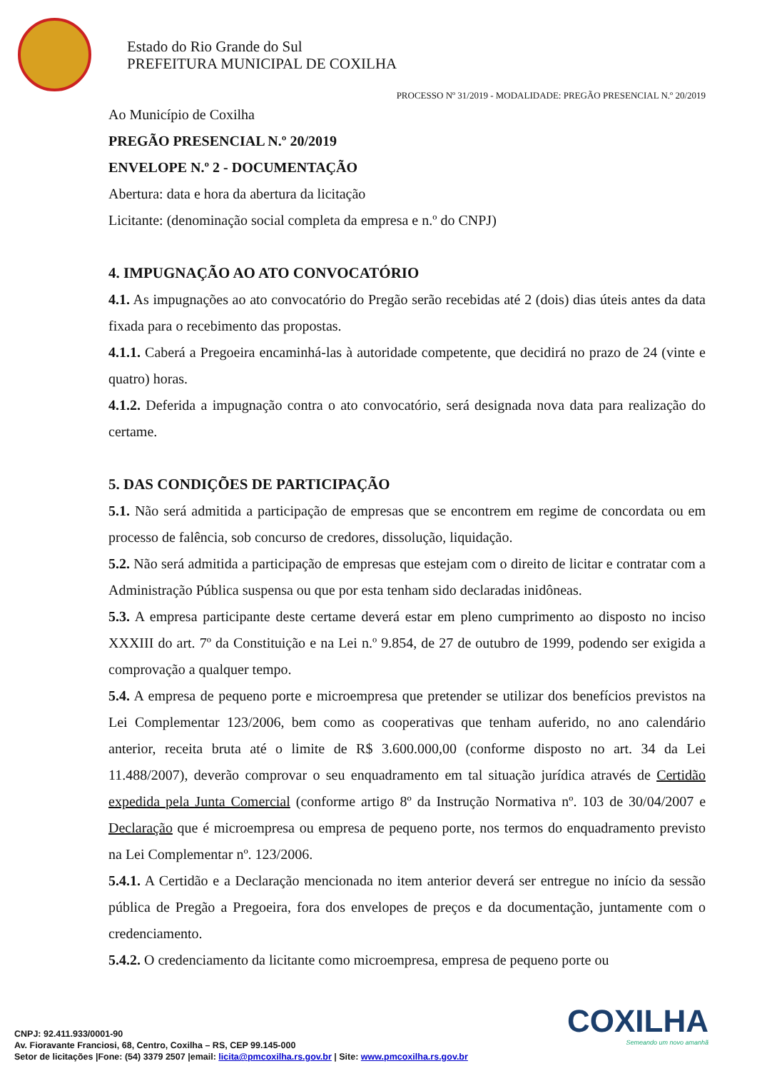Estado do Rio Grande do Sul
PREFEITURA MUNICIPAL DE COXILHA
PROCESSO Nº 31/2019 - MODALIDADE: PREGÃO PRESENCIAL N.º 20/2019
Ao Município de Coxilha
PREGÃO PRESENCIAL N.º 20/2019
ENVELOPE N.º 2 - DOCUMENTAÇÃO
Abertura: data e hora da abertura da licitação
Licitante: (denominação social completa da empresa e n.º do CNPJ)
4. IMPUGNAÇÃO AO ATO CONVOCATÓRIO
4.1. As impugnações ao ato convocatório do Pregão serão recebidas até 2 (dois) dias úteis antes da data fixada para o recebimento das propostas.
4.1.1. Caberá a Pregoeira encaminhá-las à autoridade competente, que decidirá no prazo de 24 (vinte e quatro) horas.
4.1.2. Deferida a impugnação contra o ato convocatório, será designada nova data para realização do certame.
5. DAS CONDIÇÕES DE PARTICIPAÇÃO
5.1. Não será admitida a participação de empresas que se encontrem em regime de concordata ou em processo de falência, sob concurso de credores, dissolução, liquidação.
5.2. Não será admitida a participação de empresas que estejam com o direito de licitar e contratar com a Administração Pública suspensa ou que por esta tenham sido declaradas inidôneas.
5.3. A empresa participante deste certame deverá estar em pleno cumprimento ao disposto no inciso XXXIII do art. 7º da Constituição e na Lei n.º 9.854, de 27 de outubro de 1999, podendo ser exigida a comprovação a qualquer tempo.
5.4. A empresa de pequeno porte e microempresa que pretender se utilizar dos benefícios previstos na Lei Complementar 123/2006, bem como as cooperativas que tenham auferido, no ano calendário anterior, receita bruta até o limite de R$ 3.600.000,00 (conforme disposto no art. 34 da Lei 11.488/2007), deverão comprovar o seu enquadramento em tal situação jurídica através de Certidão expedida pela Junta Comercial (conforme artigo 8º da Instrução Normativa nº. 103 de 30/04/2007 e Declaração que é microempresa ou empresa de pequeno porte, nos termos do enquadramento previsto na Lei Complementar nº. 123/2006.
5.4.1. A Certidão e a Declaração mencionada no item anterior deverá ser entregue no início da sessão pública de Pregão a Pregoeira, fora dos envelopes de preços e da documentação, juntamente com o credenciamento.
5.4.2. O credenciamento da licitante como microempresa, empresa de pequeno porte ou
CNPJ: 92.411.933/0001-90
Av. Fioravante Franciosi, 68, Centro, Coxilha – RS, CEP 99.145-000
Setor de licitações |Fone: (54) 3379 2507 |email: licita@pmcoxilha.rs.gov.br | Site: www.pmcoxilha.rs.gov.br
COXILHA
Semeando um novo amanhã